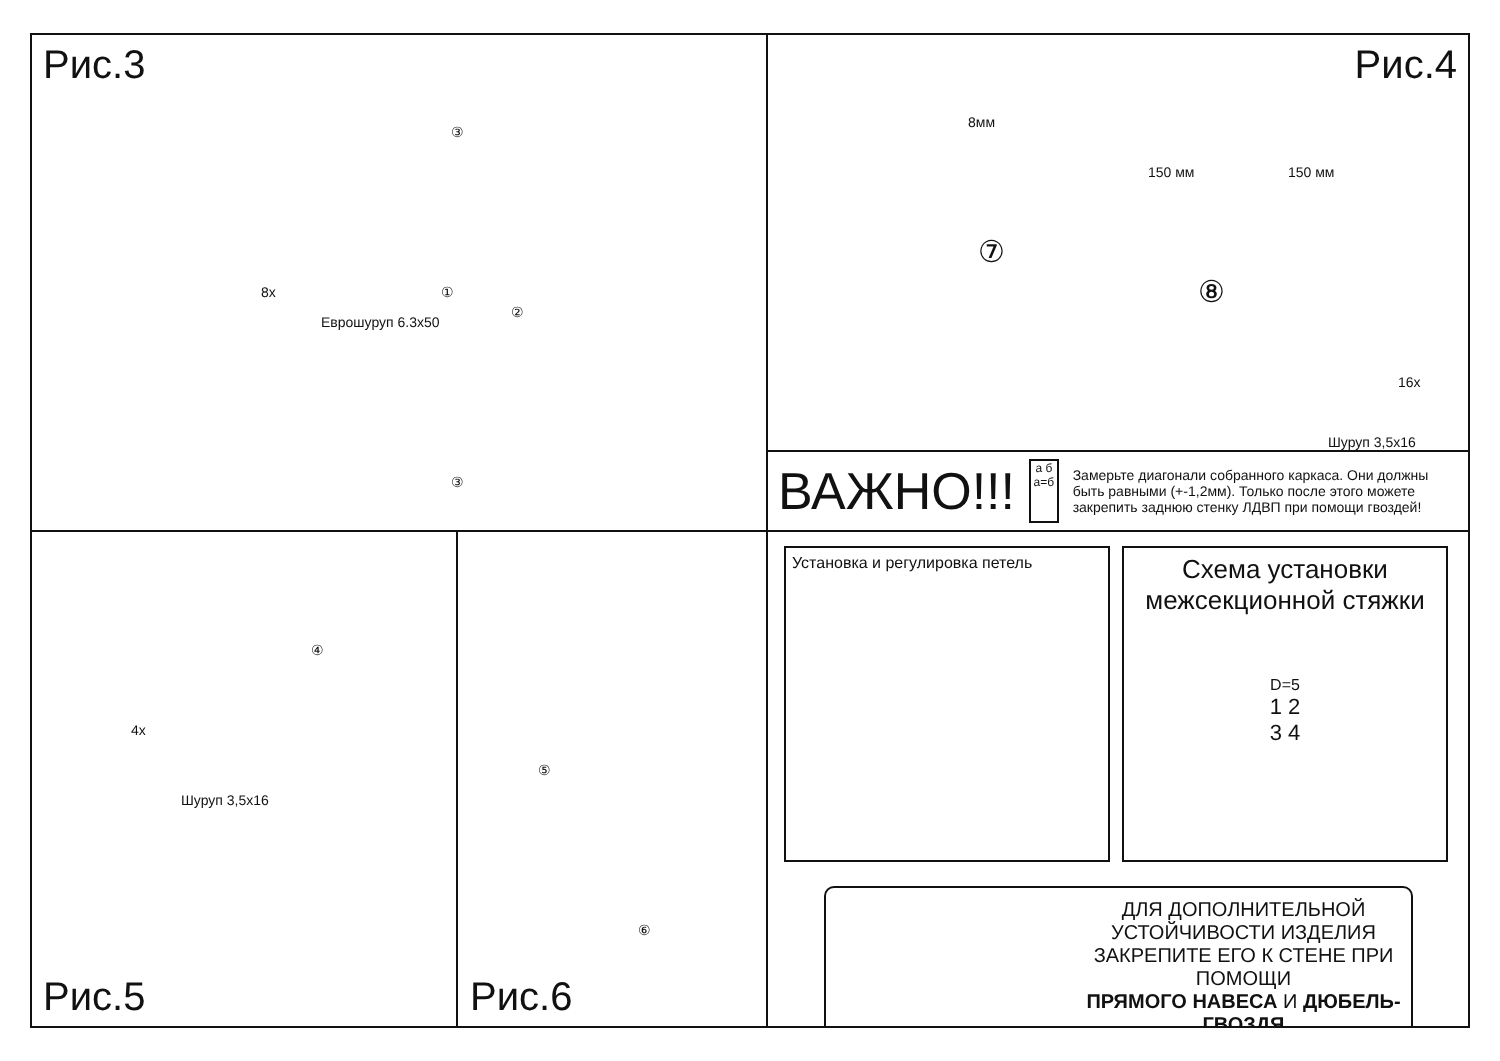Рис.3
8x
Еврошуруп 6.3x50
③
①
②
③
Рис.4
8мм
150 мм 150 мм
⑦
⑧
16x
Шуруп 3,5x16
ВАЖНО!!!
а б
а=б
Замерьте диагонали собранного каркаса. Они должны быть равными (+-1,2мм). Только после этого можете закрепить заднюю стенку ЛДВП при помощи гвоздей!
④
4x
Шуруп 3,5x16
Рис.5
⑤
⑥
Рис.6
Установка и регулировка петель
Схема установки межсекционной стяжки
D=5
1 2
3 4
ДЛЯ ДОПОЛНИТЕЛЬНОЙ
УСТОЙЧИВОСТИ ИЗДЕЛИЯ
ЗАКРЕПИТЕ ЕГО К СТЕНЕ ПРИ ПОМОЩИ
ПРЯМОГО НАВЕСА И ДЮБЕЛЬ-ГВОЗДЯ